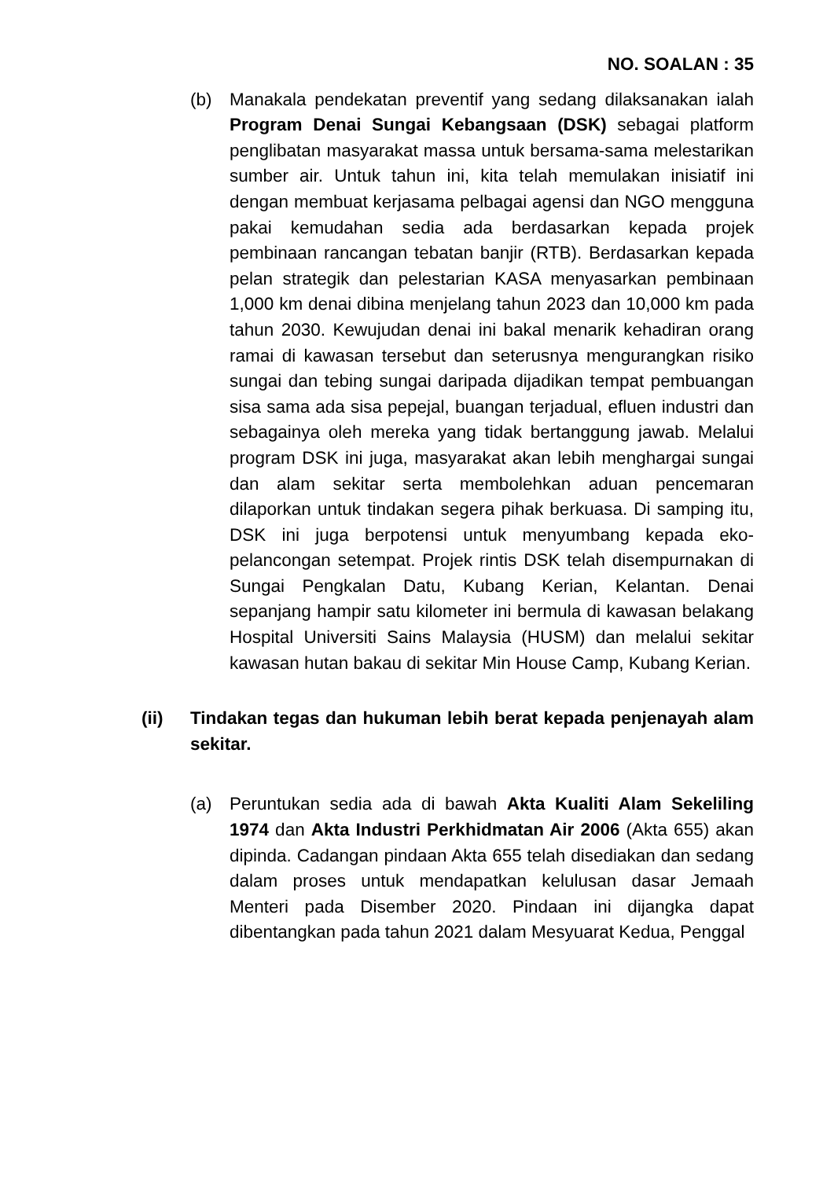NO. SOALAN : 35
(b) Manakala pendekatan preventif yang sedang dilaksanakan ialah Program Denai Sungai Kebangsaan (DSK) sebagai platform penglibatan masyarakat massa untuk bersama-sama melestarikan sumber air. Untuk tahun ini, kita telah memulakan inisiatif ini dengan membuat kerjasama pelbagai agensi dan NGO mengguna pakai kemudahan sedia ada berdasarkan kepada projek pembinaan rancangan tebatan banjir (RTB). Berdasarkan kepada pelan strategik dan pelestarian KASA menyasarkan pembinaan 1,000 km denai dibina menjelang tahun 2023 dan 10,000 km pada tahun 2030. Kewujudan denai ini bakal menarik kehadiran orang ramai di kawasan tersebut dan seterusnya mengurangkan risiko sungai dan tebing sungai daripada dijadikan tempat pembuangan sisa sama ada sisa pepejal, buangan terjadual, efluen industri dan sebagainya oleh mereka yang tidak bertanggung jawab. Melalui program DSK ini juga, masyarakat akan lebih menghargai sungai dan alam sekitar serta membolehkan aduan pencemaran dilaporkan untuk tindakan segera pihak berkuasa. Di samping itu, DSK ini juga berpotensi untuk menyumbang kepada eko-pelancongan setempat. Projek rintis DSK telah disempurnakan di Sungai Pengkalan Datu, Kubang Kerian, Kelantan. Denai sepanjang hampir satu kilometer ini bermula di kawasan belakang Hospital Universiti Sains Malaysia (HUSM) dan melalui sekitar kawasan hutan bakau di sekitar Min House Camp, Kubang Kerian.
(ii) Tindakan tegas dan hukuman lebih berat kepada penjenayah alam sekitar.
(a) Peruntukan sedia ada di bawah Akta Kualiti Alam Sekeliling 1974 dan Akta Industri Perkhidmatan Air 2006 (Akta 655) akan dipinda. Cadangan pindaan Akta 655 telah disediakan dan sedang dalam proses untuk mendapatkan kelulusan dasar Jemaah Menteri pada Disember 2020. Pindaan ini dijangka dapat dibentangkan pada tahun 2021 dalam Mesyuarat Kedua, Penggal